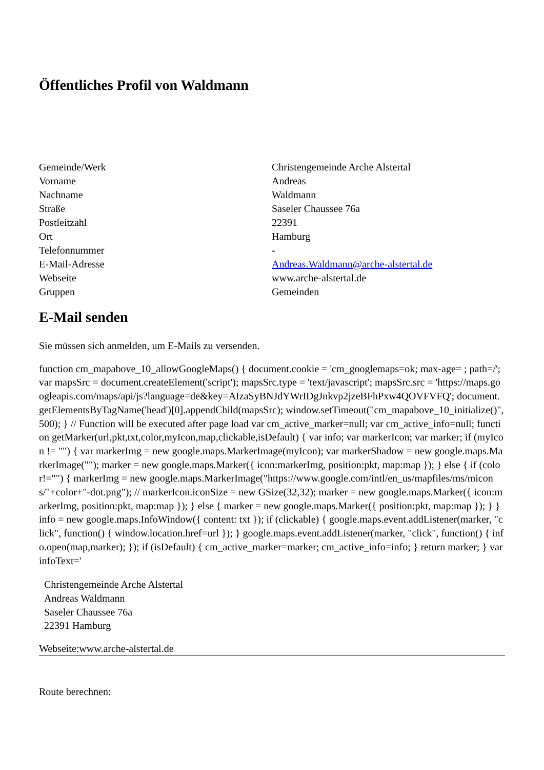Öffentliches Profil von Waldmann
| Gemeinde/Werk | Christengemeinde Arche Alstertal |
| Vorname | Andreas |
| Nachname | Waldmann |
| Straße | Saseler Chaussee 76a |
| Postleitzahl | 22391 |
| Ort | Hamburg |
| Telefonnummer | - |
| E-Mail-Adresse | Andreas.Waldmann@arche-alstertal.de |
| Webseite | www.arche-alstertal.de |
| Gruppen | Gemeinden |
E-Mail senden
Sie müssen sich anmelden, um E-Mails zu versenden.
function cm_mapabove_10_allowGoogleMaps() { document.cookie = 'cm_googlemaps=ok; max-age= ; path=/'; var mapsSrc = document.createElement('script'); mapsSrc.type = 'text/javascript'; mapsSrc.src = 'https://maps.googleapis.com/maps/api/js?language=de&key=AIzaSyBNJdYWrIDgJnkvp2jzeBFhPxw4QOVFVFQ'; document.getElementsByTagName('head')[0].appendChild(mapsSrc); window.setTimeout("cm_mapabove_10_initialize()", 500); } // Function will be executed after page load var cm_active_marker=null; var cm_active_info=null; function getMarker(url,pkt,txt,color,myIcon,map,clickable,isDefault) { var info; var markerIcon; var marker; if (myIcon != "") { var markerImg = new google.maps.MarkerImage(myIcon); var markerShadow = new google.maps.MarkerImage(""); marker = new google.maps.Marker({ icon:markerImg, position:pkt, map:map }); } else { if (color!="") { markerImg = new google.maps.MarkerImage("https://www.google.com/intl/en_us/mapfiles/ms/micons/"+color+"-dot.png"); // markerIcon.iconSize = new GSize(32,32); marker = new google.maps.Marker({ icon:markerImg, position:pkt, map:map }); } else { marker = new google.maps.Marker({ position:pkt, map:map }); } } info = new google.maps.InfoWindow({ content: txt }); if (clickable) { google.maps.event.addListener(marker, "click", function() { window.location.href=url }); } google.maps.event.addListener(marker, "click", function() { info.open(map,marker); }); if (isDefault) { cm_active_marker=marker; cm_active_info=info; } return marker; } var infoText='
Christengemeinde Arche Alstertal
Andreas Waldmann
Saseler Chaussee 76a
22391 Hamburg
Webseite:www.arche-alstertal.de
Route berechnen: